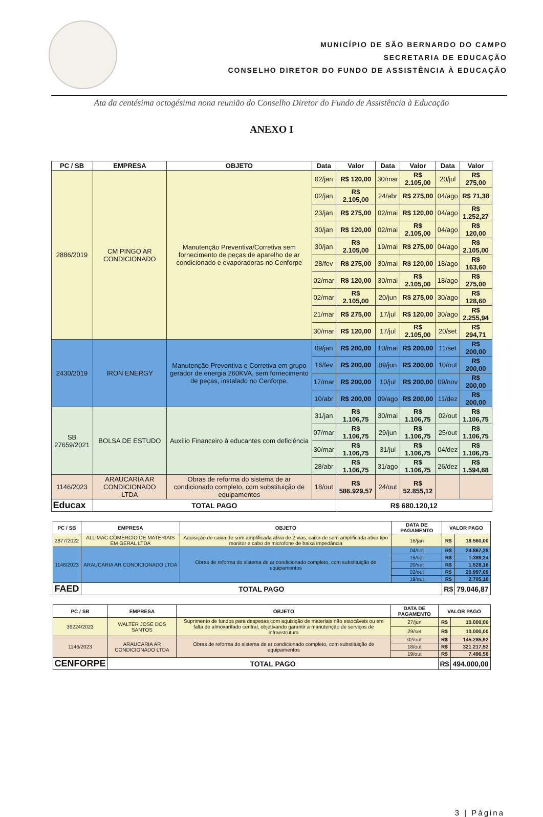MUNICÍPIO DE SÃO BERNARDO DO CAMPO
SECRETARIA DE EDUCAÇÃO
CONSELHO DIRETOR DO FUNDO DE ASSISTÊNCIA À EDUCAÇÃO
Ata da centésima octogésima nona reunião do Conselho Diretor do Fundo de Assistência à Educação
ANEXO I
| PC / SB | EMPRESA | OBJETO | Data | Valor | Data | Valor | Data | Valor |
| --- | --- | --- | --- | --- | --- | --- | --- | --- |
| 2886/2019 | CM PINGO AR CONDICIONADO | Manutenção Preventiva/Corretiva sem fornecimento de peças de aparelho de ar condicionado e evaporadoras no Cenforpe | 02/jan | R$ 120,00 | 30/mar | R$ 2.105,00 | 20/jul | R$ 275,00 |
| | | | 02/jan | R$ 2.105,00 | 24/abr | R$ 275,00 | 04/ago | R$ 71,38 |
| | | | 23/jan | R$ 275,00 | 02/mai | R$ 120,00 | 04/ago | R$ 1.252,27 |
| | | | 30/jan | R$ 120,00 | 02/mai | R$ 2.105,00 | 04/ago | R$ 120,00 |
| | | | 30/jan | R$ 2.105,00 | 19/mai | R$ 275,00 | 04/ago | R$ 2.105,00 |
| | | | 28/fev | R$ 275,00 | 30/mai | R$ 120,00 | 18/ago | R$ 163,60 |
| | | | 02/mar | R$ 120,00 | 30/mai | R$ 2.105,00 | 18/ago | R$ 275,00 |
| | | | 02/mar | R$ 2.105,00 | 20/jun | R$ 275,00 | 30/ago | R$ 128,60 |
| | | | 21/mar | R$ 275,00 | 17/jul | R$ 120,00 | 30/ago | R$ 2.255,94 |
| | | | 30/mar | R$ 120,00 | 17/jul | R$ 2.105,00 | 20/set | R$ 294,71 |
| 2430/2019 | IRON ENERGY | Manutenção Preventiva e Corretiva em grupo gerador de energia 260KVA, sem fornecimento de peças, instalado no Cenforpe. | 09/jan | R$ 200,00 | 10/mai | R$ 200,00 | 11/set | R$ 200,00 |
| | | | 16/fev | R$ 200,00 | 09/jun | R$ 200,00 | 10/out | R$ 200,00 |
| | | | 17/mar | R$ 200,00 | 10/jul | R$ 200,00 | 09/nov | R$ 200,00 |
| | | | 10/abr | R$ 200,00 | 09/ago | R$ 200,00 | 11/dez | R$ 200,00 |
| SB 27659/2021 | BOLSA DE ESTUDO | Auxílio Financeiro à educantes com deficiência | 31/jan | R$ 1.106,75 | 30/mai | R$ 1.106,75 | 02/out | R$ 1.106,75 |
| | | | 07/mar | R$ 1.106,75 | 29/jun | R$ 1.106,75 | 25/out | R$ 1.106,75 |
| | | | 30/mar | R$ 1.106,75 | 31/jul | R$ 1.106,75 | 04/dez | R$ 1.106,75 |
| | | | 28/abr | R$ 1.106,75 | 31/ago | R$ 1.106,75 | 26/dez | R$ 1.594,68 |
| 1146/2023 | ARAUCARIA AR CONDICIONADO LTDA | Obras de reforma do sistema de ar condicionado completo, com substituição de equipamentos | 18/out | R$ 586.929,57 | 24/out | R$ 52.855,12 | | |
| Educax | TOTAL PAGO | | | R$ 680.120,12 | | | | |
| PC / SB | EMPRESA | OBJETO | DATA DE PAGAMENTO | VALOR PAGO | |
| --- | --- | --- | --- | --- | --- |
| 2877/2022 | ALLIMAC COMERCIO DE MATERIAIS EM GERAL LTDA | Aquisição de caixa de som amplificada ativa de 2 vias, caixa de som amplificada ativa tipo monitor e cabo de microfone de baixa impedância | 16/jan | R$ | 18.560,00 |
| 1146/2023 | ARAUCARIA AR CONDICIONADO LTDA | Obras de reforma do sistema de ar condicionado completo, com substituição de equipamentos | 04/set | R$ | 24.867,28 |
| | | | 15/set | R$ | 1.389,24 |
| | | | 20/set | R$ | 1.528,16 |
| | | | 02/out | R$ | 29.997,09 |
| | | | 19/out | R$ | 2.705,10 |
| FAED | TOTAL PAGO | | | R$ | 79.046,87 |
| PC / SB | EMPRESA | OBJETO | DATA DE PAGAMENTO | VALOR PAGO | |
| --- | --- | --- | --- | --- | --- |
| 36224/2023 | WALTER JOSE DOS SANTOS | Suprimento de fundos para despesas com aquisição de materiais não estocáveis ou em falta de almoxarifado central, objetivando garantir a manutenção de serviços de infraestrutura | 27/jun | R$ | 10.000,00 |
| | | | 29/set | R$ | 10.000,00 |
| 1146/2023 | ARAUCARIA AR CONDICIONADO LTDA | Obras de reforma do sistema de ar condicionado completo, com substituição de equipamentos | 02/out | R$ | 145.285,92 |
| | | | 18/out | R$ | 321.217,52 |
| | | | 19/out | R$ | 7.496,56 |
| CENFORPE | TOTAL PAGO | | | R$ | 494.000,00 |
3 | Página